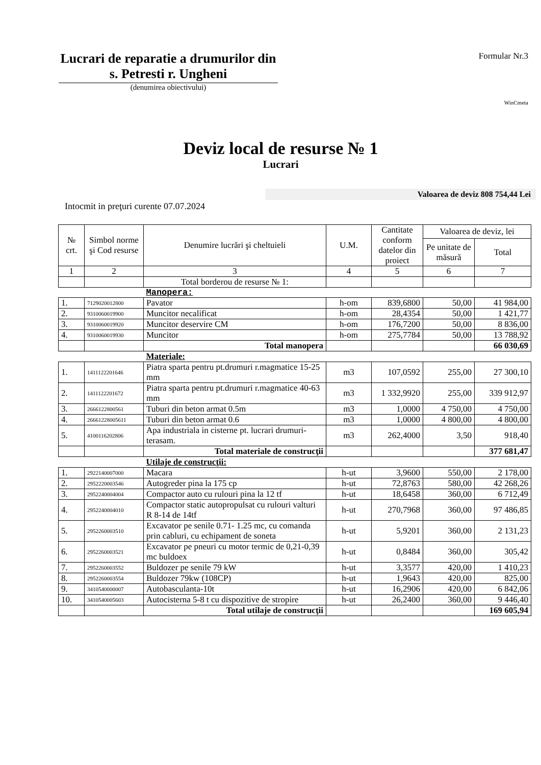Lucrari de reparatie a drumurilor din s. Petresti r. Ungheni
(denumirea obiectivului)
Formular Nr.3
WinCmeta
Deviz local de resurse № 1
Lucrari
Valoarea de deviz 808 754,44 Lei
Intocmit in preţuri curente 07.07.2024
| № crt. | Simbol norme şi Cod resurse | Denumire lucrări şi cheltuieli | U.M. | Cantitate conform datelor din proiect | Valoarea de deviz, lei | |
| --- | --- | --- | --- | --- | --- | --- |
| | | | | | Pe unitate de măsură | Total |
| 1 | 2 | 3 | 4 | 5 | 6 | 7 |
| | | Total borderou de resurse № 1: | | | | |
| | | Manopera: | | | | |
| 1. | 7129020012800 | Pavator | h-om | 839,6800 | 50,00 | 41 984,00 |
| 2. | 9310060019900 | Muncitor necalificat | h-om | 28,4354 | 50,00 | 1 421,77 |
| 3. | 9310060019920 | Muncitor deservire CM | h-om | 176,7200 | 50,00 | 8 836,00 |
| 4. | 9310060019930 | Muncitor | h-om | 275,7784 | 50,00 | 13 788,92 |
| | | Total manopera | | | | 66 030,69 |
| | | Materiale: | | | | |
| 1. | 1411122201646 | Piatra sparta pentru pt.drumuri r.magmatice 15-25 mm | m3 | 107,0592 | 255,00 | 27 300,10 |
| 2. | 1411122201672 | Piatra sparta pentru pt.drumuri r.magmatice 40-63 mm | m3 | 1 332,9920 | 255,00 | 339 912,97 |
| 3. | 2666122800561 | Tuburi din beton armat 0.5m | m3 | 1,0000 | 4 750,00 | 4 750,00 |
| 4. | 26661228005611 | Tuburi din beton armat 0.6 | m3 | 1,0000 | 4 800,00 | 4 800,00 |
| 5. | 4100116202806 | Apa industriala in cisterne pt. lucrari drumuri-terasam. | m3 | 262,4000 | 3,50 | 918,40 |
| | | Total materiale de construcţii | | | | 377 681,47 |
| | | Utilaje de construcţii: | | | | |
| 1. | 2922140007000 | Macara | h-ut | 3,9600 | 550,00 | 2 178,00 |
| 2. | 2952220003546 | Autogreder pina la 175 cp | h-ut | 72,8763 | 580,00 | 42 268,26 |
| 3. | 2952240004004 | Compactor auto cu rulouri pina la 12 tf | h-ut | 18,6458 | 360,00 | 6 712,49 |
| 4. | 2952240004010 | Compactor static autopropulsat cu rulouri valturi R 8-14 de 14tf | h-ut | 270,7968 | 360,00 | 97 486,85 |
| 5. | 2952260003510 | Excavator pe senile 0.71- 1.25 mc, cu comanda prin cabluri, cu echipament de soneta | h-ut | 5,9201 | 360,00 | 2 131,23 |
| 6. | 2952260003521 | Excavator pe pneuri cu motor termic de 0,21-0,39 mc buldoex | h-ut | 0,8484 | 360,00 | 305,42 |
| 7. | 2952260003552 | Buldozer pe senile 79 kW | h-ut | 3,3577 | 420,00 | 1 410,23 |
| 8. | 2952260003554 | Buldozer 79kw (108CP) | h-ut | 1,9643 | 420,00 | 825,00 |
| 9. | 3410540000007 | Autobasculanta-10t | h-ut | 16,2906 | 420,00 | 6 842,06 |
| 10. | 3410540005603 | Autocisterna 5-8 t cu dispozitive de stropire | h-ut | 26,2400 | 360,00 | 9 446,40 |
| | | Total utilaje de construcţii | | | | 169 605,94 |